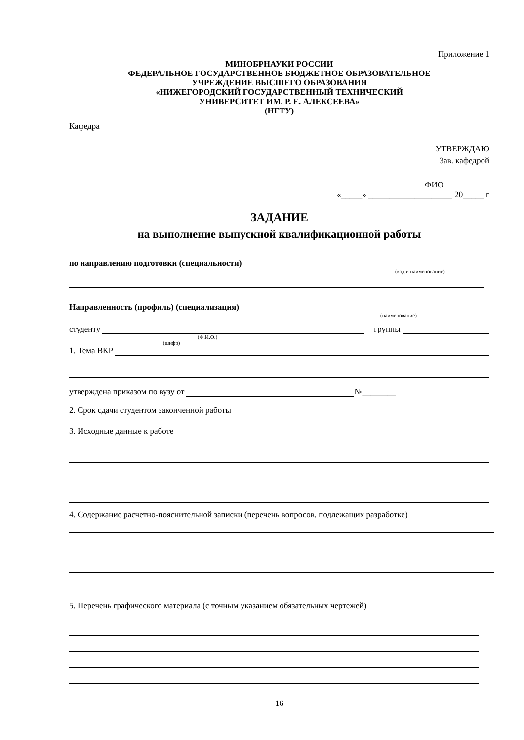Приложение 1
МИНОБРНАУКИ РОССИИ
ФЕДЕРАЛЬНОЕ ГОСУДАРСТВЕННОЕ БЮДЖЕТНОЕ ОБРАЗОВАТЕЛЬНОЕ
УЧРЕЖДЕНИЕ ВЫСШЕГО ОБРАЗОВАНИЯ
«НИЖЕГОРОДСКИЙ ГОСУДАРСТВЕННЫЙ ТЕХНИЧЕСКИЙ
УНИВЕРСИТЕТ ИМ. Р. Е. АЛЕКСЕЕВА»
(НГТУ)
Кафедра
УТВЕРЖДАЮ
Зав. кафедрой
ФИО
«_____» ____________________ 20_____ г
ЗАДАНИЕ
на выполнение выпускной квалификационной работы
по направлению подготовки (специальности)
(код и наименование)
Направленность (профиль) (специализация)
(наименование)
студенту группы
(Ф.И.О.)
(шифр)
1. Тема ВКР
утверждена приказом по вузу от №________
2. Срок сдачи студентом законченной работы
3. Исходные данные к работе
4. Содержание расчетно-пояснительной записки (перечень вопросов, подлежащих разработке) ____
5. Перечень графического материала (с точным указанием обязательных чертежей)
16